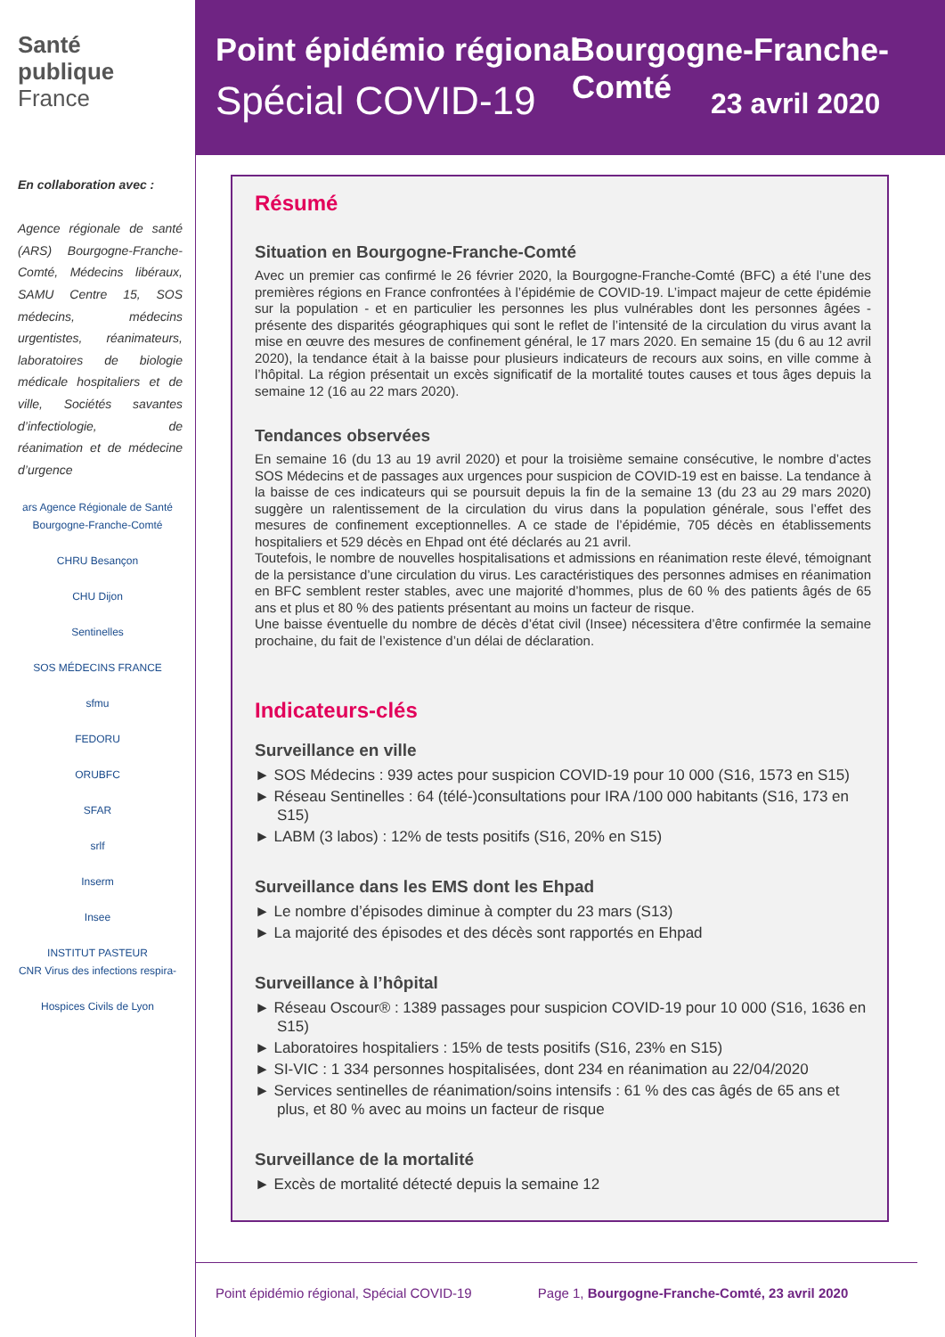Santé
publique
France
En collaboration avec :
Agence régionale de santé (ARS) Bourgogne-Franche-Comté, Médecins libéraux, SAMU Centre 15, SOS médecins, médecins urgentistes, réanimateurs, laboratoires de biologie médicale hospitaliers et de ville, Sociétés savantes d’infectiologie, de réanimation et de médecine d’urgence
ars Agence Régionale de Santé Bourgogne-Franche-Comté
CHRU Besançon
CHU Dijon
Sentinelles
SOS MÉDECINS FRANCE
sfmu
FEDORU
ORUBFC
SFAR
srlf
Inserm
Insee
INSTITUT PASTEUR
CNR Virus des infections respira-
Hospices Civils de Lyon
Point épidémio régional Bourgogne-Franche-Comté
Spécial COVID-19 23 avril 2020
Résumé
Situation en Bourgogne-Franche-Comté
Avec un premier cas confirmé le 26 février 2020, la Bourgogne-Franche-Comté (BFC) a été l’une des premières régions en France confrontées à l’épidémie de COVID-19. L’impact majeur de cette épidémie sur la population - et en particulier les personnes les plus vulnérables dont les personnes âgées - présente des disparités géographiques qui sont le reflet de l’intensité de la circulation du virus avant la mise en œuvre des mesures de confinement général, le 17 mars 2020. En semaine 15 (du 6 au 12 avril 2020), la tendance était à la baisse pour plusieurs indicateurs de recours aux soins, en ville comme à l’hôpital. La région présentait un excès significatif de la mortalité toutes causes et tous âges depuis la semaine 12 (16 au 22 mars 2020).
Tendances observées
En semaine 16 (du 13 au 19 avril 2020) et pour la troisième semaine consécutive, le nombre d’actes SOS Médecins et de passages aux urgences pour suspicion de COVID-19 est en baisse. La tendance à la baisse de ces indicateurs qui se poursuit depuis la fin de la semaine 13 (du 23 au 29 mars 2020) suggère un ralentissement de la circulation du virus dans la population générale, sous l’effet des mesures de confinement exceptionnelles. A ce stade de l’épidémie, 705 décès en établissements hospitaliers et 529 décès en Ehpad ont été déclarés au 21 avril.
Toutefois, le nombre de nouvelles hospitalisations et admissions en réanimation reste élevé, témoignant de la persistance d’une circulation du virus. Les caractéristiques des personnes admises en réanimation en BFC semblent rester stables, avec une majorité d’hommes, plus de 60 % des patients âgés de 65 ans et plus et 80 % des patients présentant au moins un facteur de risque.
Une baisse éventuelle du nombre de décès d’état civil (Insee) nécessitera d’être confirmée la semaine prochaine, du fait de l’existence d’un délai de déclaration.
Indicateurs-clés
Surveillance en ville
► SOS Médecins : 939 actes pour suspicion COVID-19 pour 10 000 (S16, 1573 en S15)
► Réseau Sentinelles : 64 (télé-)consultations pour IRA /100 000 habitants (S16, 173 en S15)
► LABM (3 labos) : 12% de tests positifs (S16, 20% en S15)
Surveillance dans les EMS dont les Ehpad
► Le nombre d’épisodes diminue à compter du 23 mars (S13)
► La majorité des épisodes et des décès sont rapportés en Ehpad
Surveillance à l’hôpital
► Réseau Oscour® : 1389 passages pour suspicion COVID-19 pour 10 000 (S16, 1636 en S15)
► Laboratoires hospitaliers : 15% de tests positifs (S16, 23% en S15)
► SI-VIC : 1 334 personnes hospitalisées, dont 234 en réanimation au 22/04/2020
► Services sentinelles de réanimation/soins intensifs : 61 % des cas âgés de 65 ans et plus, et 80 % avec au moins un facteur de risque
Surveillance de la mortalité
► Excès de mortalité détecté depuis la semaine 12
Point épidémio régional, Spécial COVID-19 Page 1, Bourgogne-Franche-Comté, 23 avril 2020